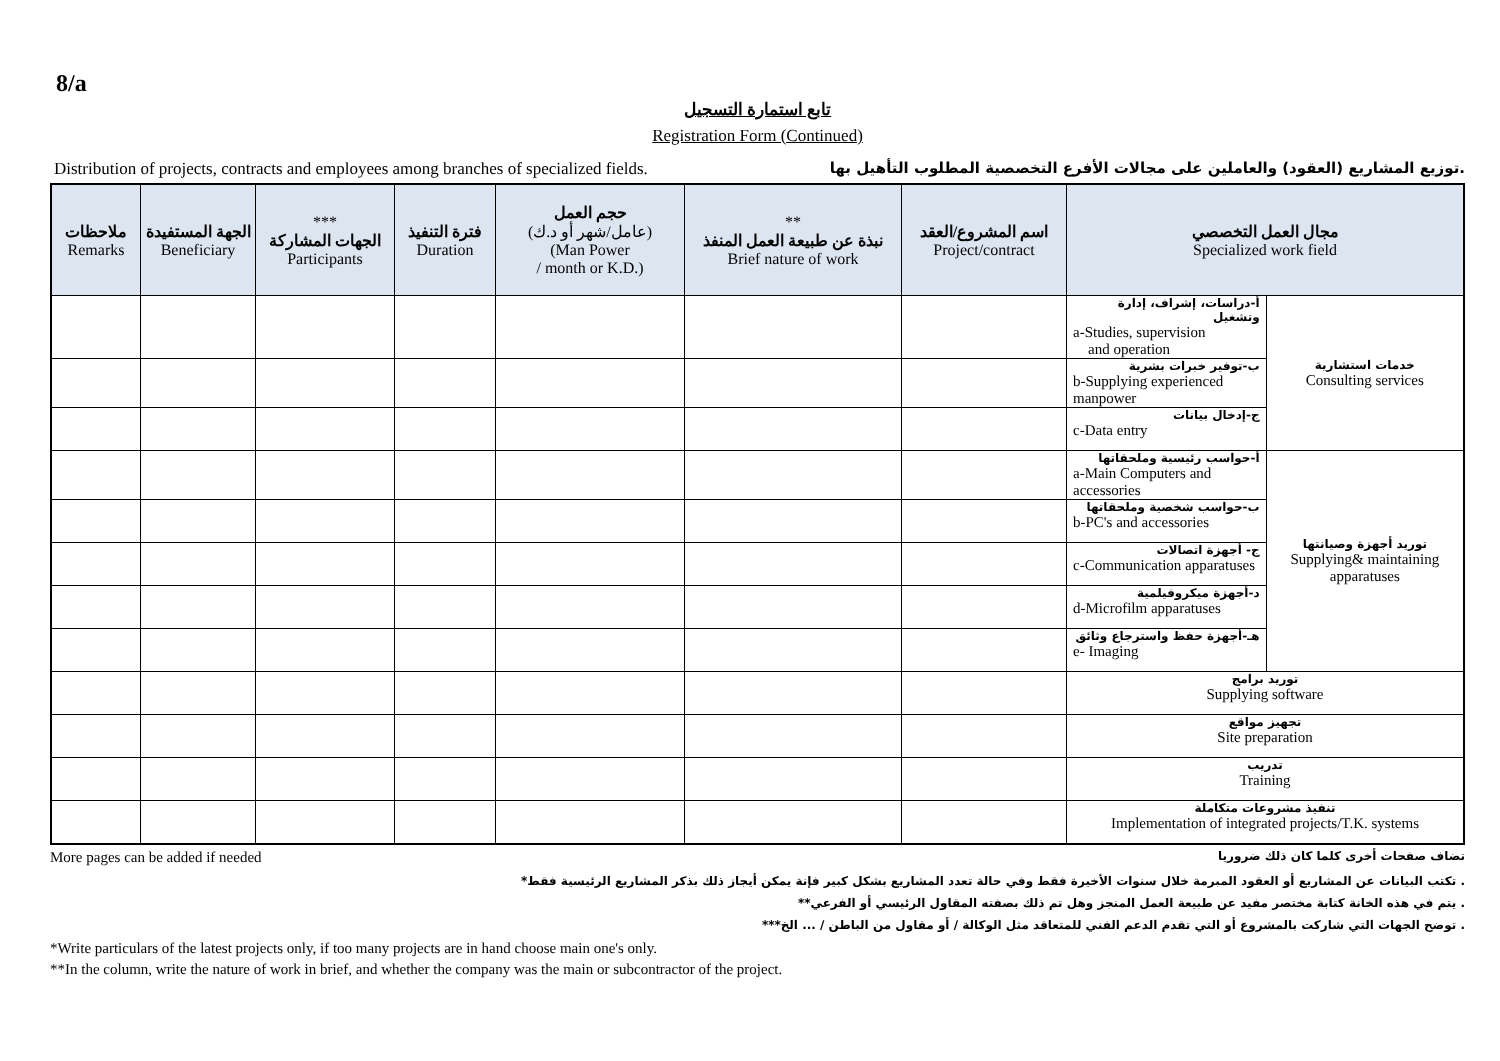8/a
تابع استمارة التسجيل
Registration Form (Continued)
Distribution of projects, contracts and employees among branches of specialized fields. توزيع المشاريع (العقود) والعاملين على مجالات الأفرع التخصصية المطلوب التأهيل بها.
| ملاحظات Remarks | الجهة المستفيدة Beneficiary | *** الجهات المشاركة Participants | فترة التنفيذ Duration | حجم العمل (عامل/شهر أو د.ك) (Man Power / month or K.D.) | ** نبذة عن طبيعة العمل المنفذ Brief nature of work | اسم المشروع/العقد Project/contract | مجال العمل التخصصي Specialized work field | |
| --- | --- | --- | --- | --- | --- | --- | --- | --- |
| | | | | | | | أ-دراسات، إشراف، إدارة وتشغيل a-Studies, supervision and operation | خدمات استشارية Consulting services |
| | | | | | | | ب-توفير خبرات بشرية b-Supplying experienced manpower | |
| | | | | | | | ج-إدخال بيانات c-Data entry | |
| | | | | | | | أ-حواسب رئيسية وملحقاتها a-Main Computers and accessories | توريد أجهزة وصيانتها Supplying& maintaining apparatuses |
| | | | | | | | ب-حواسب شخصية وملحقاتها b-PC's and accessories | |
| | | | | | | | ج- أجهزة اتصالات c-Communication apparatuses | |
| | | | | | | | د-أجهزة ميكروفيلمية d-Microfilm apparatuses | |
| | | | | | | | هـ-أجهزة حفظ واسترجاع وثائق e- Imaging | |
| | | | | | | | توريد برامج Supplying software | |
| | | | | | | | تجهيز مواقع Site preparation | |
| | | | | | | | تدريب Training | |
| | | | | | | | تنفيذ مشروعات متكاملة Implementation of integrated projects/T.K. systems | |
More pages can be added if needed تضاف صفحات أخرى كلما كان ذلك ضروريا
*تكتب البيانات عن المشاريع أو العقود المبرمة خلال سنوات الأخيرة فقط وفي حالة تعدد المشاريع بشكل كبير فإنة يمكن أيجاز ذلك بذكر المشاريع الرئيسية فقط .
**يتم في هذه الخانة كتابة مختصر مفيد عن طبيعة العمل المنجز وهل تم ذلك بصفته المقاول الرئيسي أو الفرعي .
***توضح الجهات التي شاركت بالمشروع أو التي تقدم الدعم الفني للمتعاقد مثل الوكالة / أو مقاول من الباطن / ... الخ .
*Write particulars of the latest projects only, if too many projects are in hand choose main one's only.
**In the column, write the nature of work in brief, and whether the company was the main or subcontractor of the project.